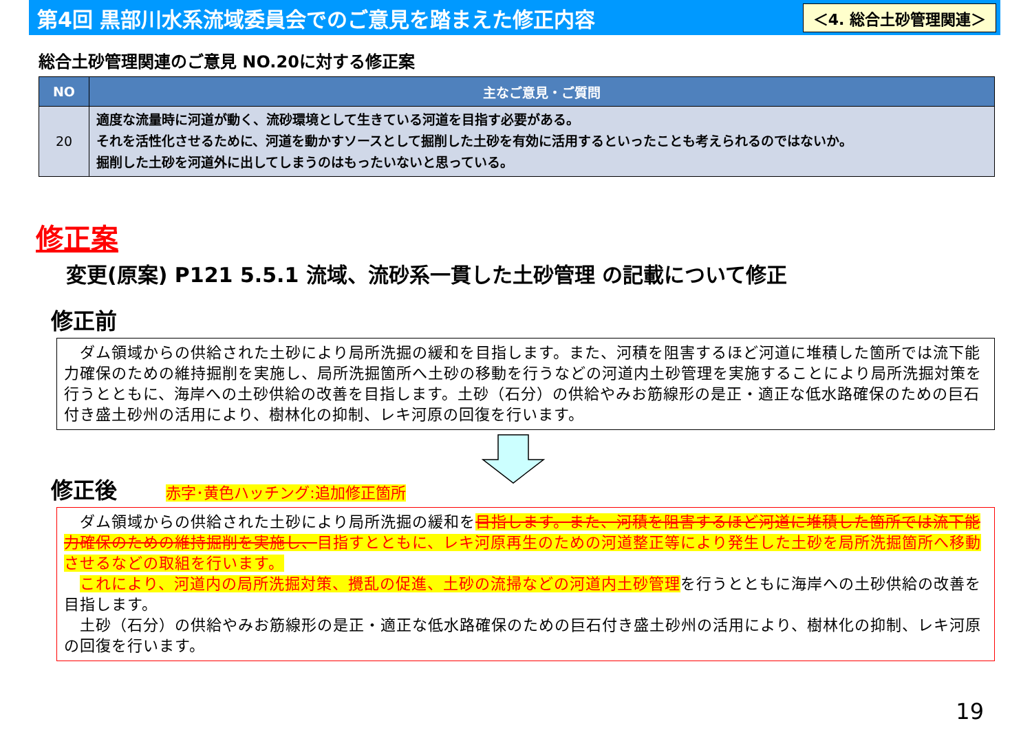第4回 黒部川水系流域委員会でのご意見を踏まえた修正内容
＜4. 総合土砂管理関連＞
総合土砂管理関連のご意見 NO.20に対する修正案
| NO | 主なご意見・ご質問 |
| --- | --- |
| 20 | 適度な流量時に河道が動く、流砂環境として生きている河道を目指す必要がある。 それを活性化させるために、河道を動かすソースとして掘削した土砂を有効に活用するといったことも考えられるのではないか。 掘削した土砂を河道外に出してしまうのはもったいないと思っている。 |
修正案
変更(原案) P121 5.5.1 流域、流砂系一貫した土砂管理 の記載について修正
修正前
　ダム領域からの供給された土砂により局所洗掘の緩和を目指します。また、河積を阻害するほど河道に堆積した箇所では流下能力確保のための維持掘削を実施し、局所洗掘箇所へ土砂の移動を行うなどの河道内土砂管理を実施することにより局所洗掘対策を行うとともに、海岸への土砂供給の改善を目指します。土砂（石分）の供給やみお筋線形の是正・適正な低水路確保のための巨石付き盛土砂州の活用により、樹林化の抑制、レキ河原の回復を行います。
修正後 赤字･黄色ハッチング:追加修正箇所
　ダム領域からの供給された土砂により局所洗掘の緩和を目指します。また、河積を阻害するほど河道に堆積した箇所では流下能力確保のための維持掘削を実施し、目指すとともに、レキ河原再生のための河道整正等により発生した土砂を局所洗掘箇所へ移動させるなどの取組を行います。
　これにより、河道内の局所洗掘対策、攪乱の促進、土砂の流掃などの河道内土砂管理を行うとともに海岸への土砂供給の改善を目指します。
　土砂（石分）の供給やみお筋線形の是正・適正な低水路確保のための巨石付き盛土砂州の活用により、樹林化の抑制、レキ河原の回復を行います。
19